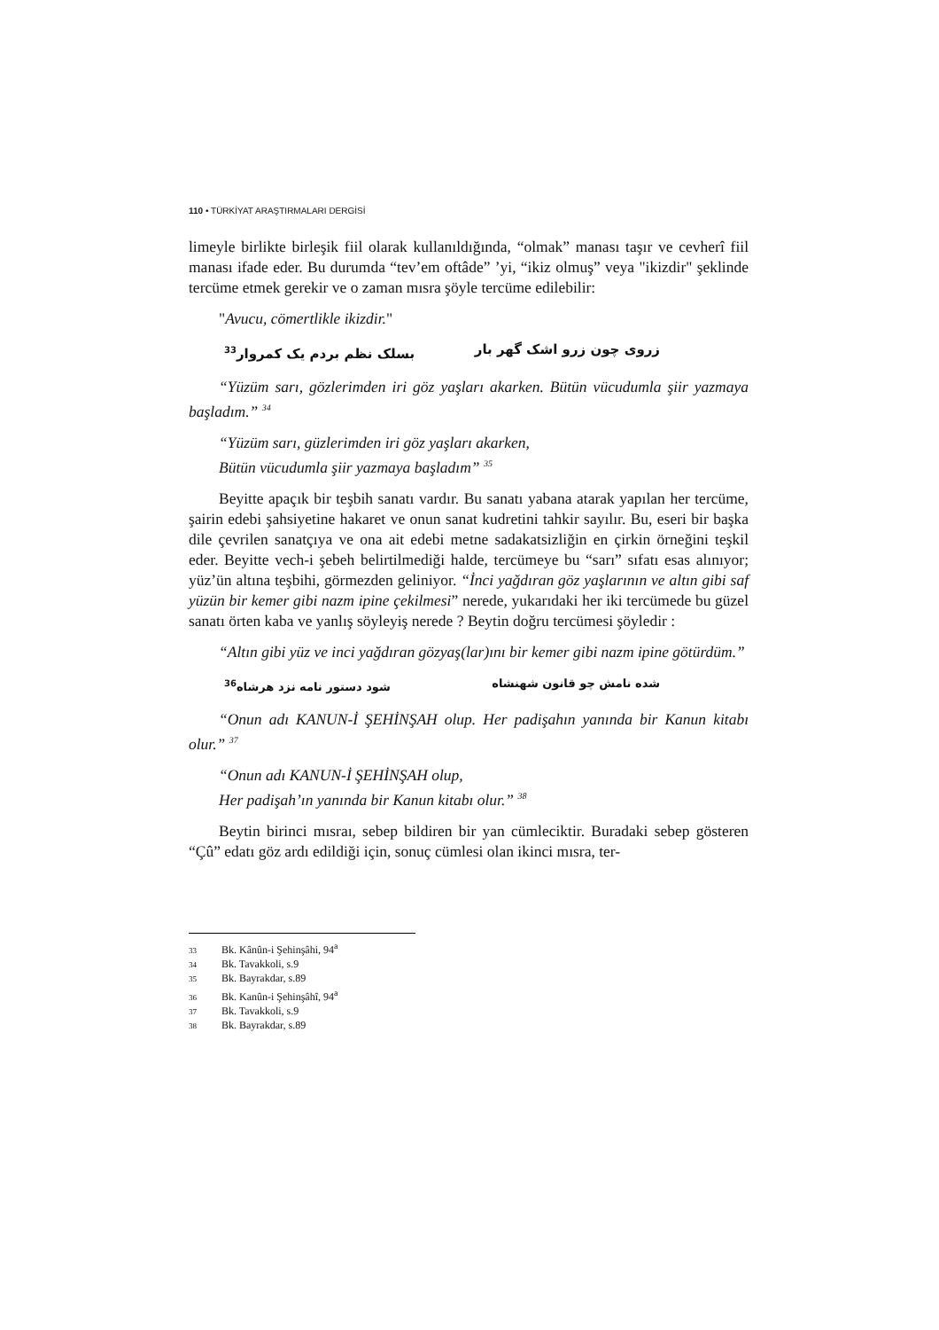110 • TÜRKİYAT ARAŞTIRMALARI DERGİSİ
limeyle birlikte birleşik fiil olarak kullanıldığında, “olmak” manası taşır ve cevherî fiil manası ifade eder. Bu durumda “tev’em oftâde” ’yi, “ikiz olmuş” veya "ikizdir" şeklinde tercüme etmek gerekir ve o zaman mısra şöyle tercüme edilebilir:
"Avucu, cömertlikle ikizdir."
زروی چون زرو اشک گهر بار بسلک نظم بردم یک کمروار<sup>33</sup>
“Yüzüm sarı, gözlerimden iri göz yaşları akarken. Bütün vücudumla şiir yazmaya başladım.” <sup>34</sup>
“Yüzüm sarı, güzlerimden iri göz yaşları akarken,
Bütün vücudumla şiir yazmaya başladım” <sup>35</sup>
Beyitte apaçık bir teşbih sanatı vardır. Bu sanatı yabana atarak yapılan her tercüme, şairin edebi şahsiyetine hakaret ve onun sanat kudretini tahkir sayılır. Bu, eseri bir başka dile çevrilen sanatçıya ve ona ait edebi metne sadakatsizliğin en çirkin örneğini teşkil eder. Beyitte vech-i şebeh belirtilmediği halde, tercümeye bu “sarı” sıfatı esas alınıyor; yüz’ün altına teşbihi, görmezden geliniyor. “İnci yağdıran göz yaşlarının ve altın gibi saf yüzün bir kemer gibi nazm ipine çekilmesi” nerede, yukarıdaki her iki tercümede bu güzel sanatı örten kaba ve yanlış söyleyiş nerede ? Beytin doğru tercümesi şöyledir :
“Altın gibi yüz ve inci yağdıran gözyaş(lar)ını bir kemer gibi nazm ipine götürdüm.”
شده نامش چو قانون شهنشاه شود دستور نامه نزد هرشاه<sup>36</sup>
“Onun adı KANUN-İ ŞEHİNŞAH olup. Her padişahın yanında bir Kanun kitabı olur.” <sup>37</sup>
“Onun adı KANUN-İ ŞEHİNŞAH olup,
Her padişah’ın yanında bir Kanun kitabı olur.” <sup>38</sup>
Beytin birinci mısraı, sebep bildiren bir yan cümleciktir. Buradaki sebep gösteren “Çû” edatı göz ardı edildiği için, sonuç cümlesi olan ikinci mısra, ter-
33 Bk. Kânûn-i Şehinşâhi, 94<sup>a</sup>
34 Bk. Tavakkoli, s.9
35 Bk. Bayrakdar, s.89
36 Bk. Kanûn-i Şehinşâhî, 94<sup>a</sup>
37 Bk. Tavakkoli, s.9
38 Bk. Bayrakdar, s.89